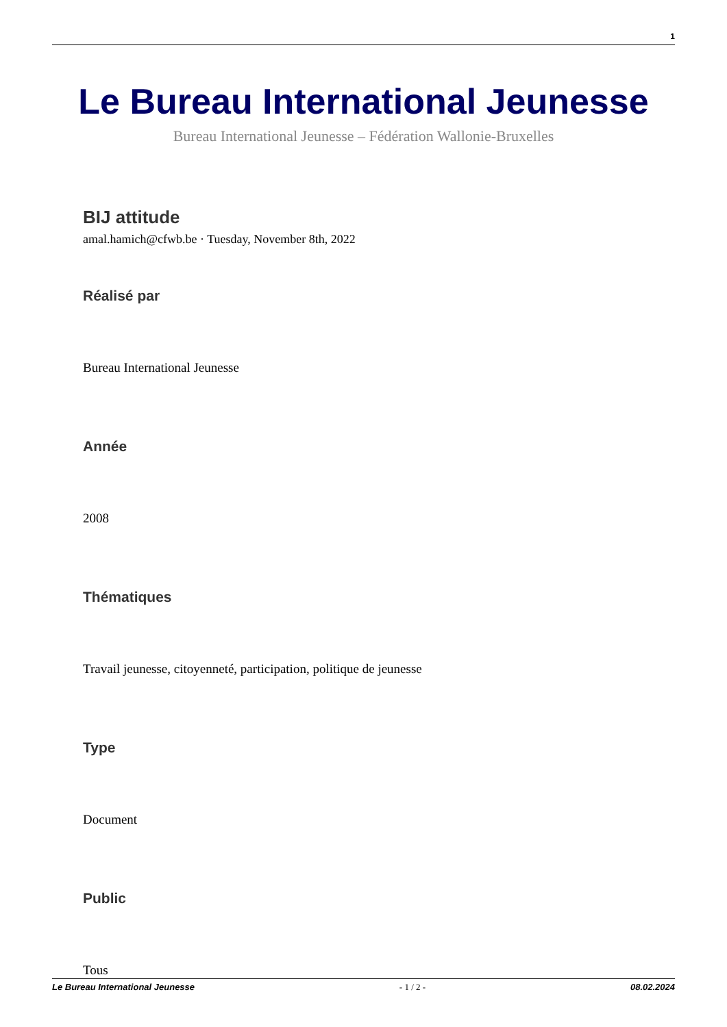1
Le Bureau International Jeunesse
Bureau International Jeunesse – Fédération Wallonie-Bruxelles
BIJ attitude
amal.hamich@cfwb.be · Tuesday, November 8th, 2022
Réalisé par
Bureau International Jeunesse
Année
2008
Thématiques
Travail jeunesse, citoyenneté, participation, politique de jeunesse
Type
Document
Public
Tous
Le Bureau International Jeunesse - 1 / 2 - 08.02.2024